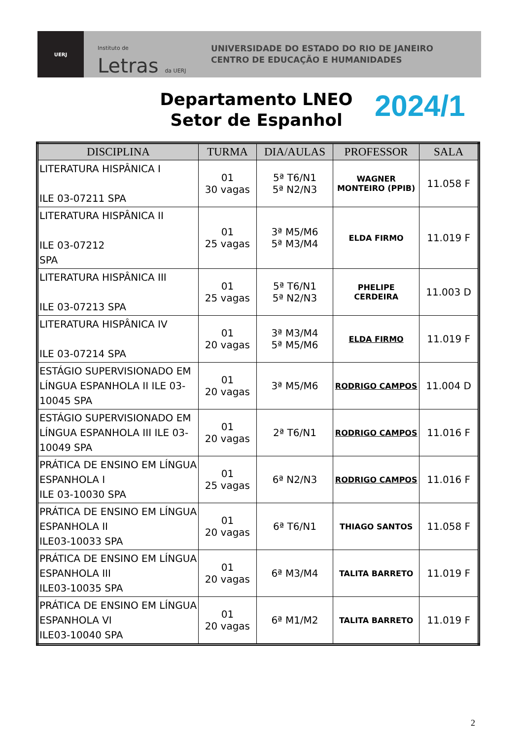UERJ
Instituto de Letras da UERJ
UNIVERSIDADE DO ESTADO DO RIO DE JANEIRO
CENTRO DE EDUCAÇÃO E HUMANIDADES
Departamento LNEO
Setor de Espanhol
2024/1
| DISCIPLINA | TURMA | DIA/AULAS | PROFESSOR | SALA |
| --- | --- | --- | --- | --- |
| LITERATURA HISPÂNICA I ILE 03-07211 SPA | 01 30 vagas | 5ª T6/N1 5ª N2/N3 | WAGNER MONTEIRO (PPIB) | 11.058 F |
| LITERATURA HISPÂNICA II ILE 03-07212 SPA | 01 25 vagas | 3ª M5/M6 5ª M3/M4 | ELDA FIRMO | 11.019 F |
| LITERATURA HISPÂNICA III ILE 03-07213 SPA | 01 25 vagas | 5ª T6/N1 5ª N2/N3 | PHELIPE CERDEIRA | 11.003 D |
| LITERATURA HISPÂNICA IV ILE 03-07214 SPA | 01 20 vagas | 3ª M3/M4 5ª M5/M6 | ELDA FIRMO | 11.019 F |
| ESTÁGIO SUPERVISIONADO EM LÍNGUA ESPANHOLA II ILE 03-10045 SPA | 01 20 vagas | 3ª M5/M6 | RODRIGO CAMPOS | 11.004 D |
| ESTÁGIO SUPERVISIONADO EM LÍNGUA ESPANHOLA III ILE 03-10049 SPA | 01 20 vagas | 2ª T6/N1 | RODRIGO CAMPOS | 11.016 F |
| PRÁTICA DE ENSINO EM LÍNGUA ESPANHOLA I ILE 03-10030 SPA | 01 25 vagas | 6ª N2/N3 | RODRIGO CAMPOS | 11.016 F |
| PRÁTICA DE ENSINO EM LÍNGUA ESPANHOLA II ILE03-10033 SPA | 01 20 vagas | 6ª T6/N1 | THIAGO SANTOS | 11.058 F |
| PRÁTICA DE ENSINO EM LÍNGUA ESPANHOLA III ILE03-10035 SPA | 01 20 vagas | 6ª M3/M4 | TALITA BARRETO | 11.019 F |
| PRÁTICA DE ENSINO EM LÍNGUA ESPANHOLA VI ILE03-10040 SPA | 01 20 vagas | 6ª M1/M2 | TALITA BARRETO | 11.019 F |
2